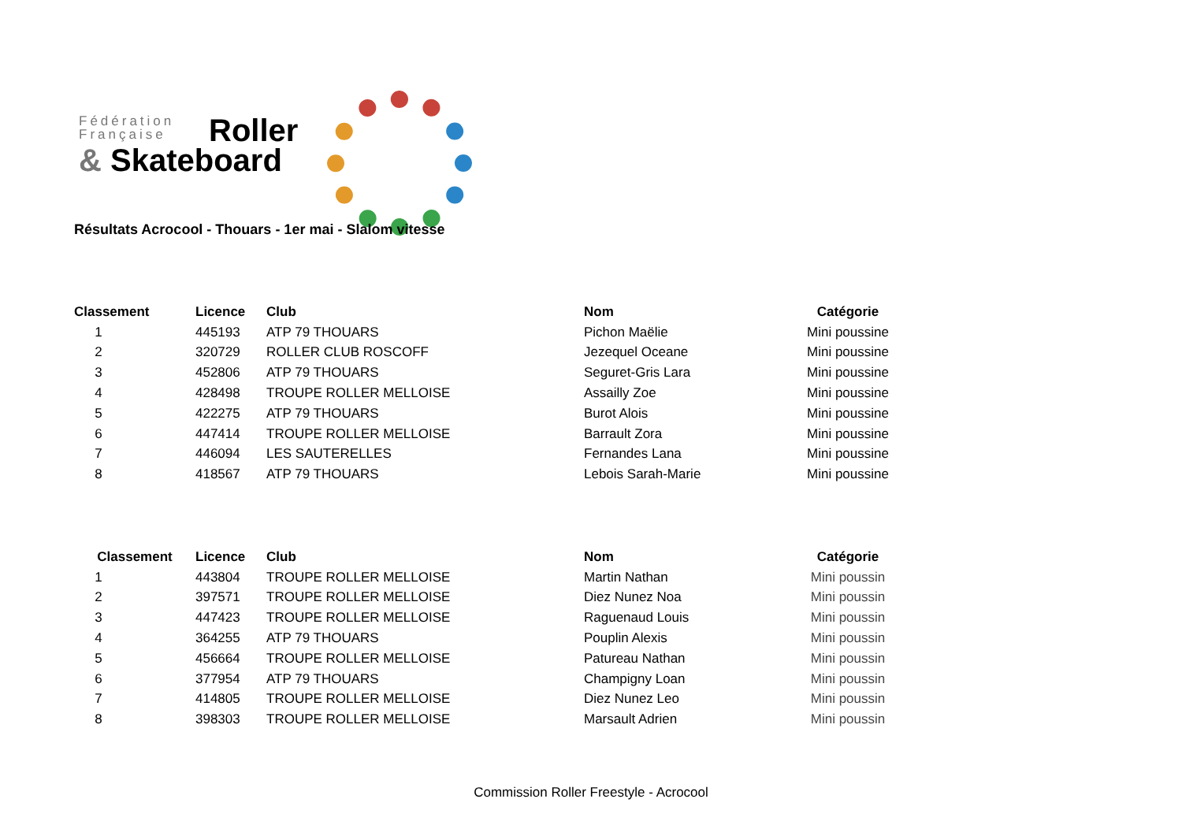Fédération
Française
Roller
& Skateboard
Résultats Acrocool - Thouars - 1er mai - Slalom vitesse
| Classement | Licence | Club | Nom | Catégorie |
| --- | --- | --- | --- | --- |
| 1 | 445193 | ATP 79 THOUARS | Pichon Maëlie | Mini poussine |
| 2 | 320729 | ROLLER CLUB ROSCOFF | Jezequel Oceane | Mini poussine |
| 3 | 452806 | ATP 79 THOUARS | Seguret-Gris Lara | Mini poussine |
| 4 | 428498 | TROUPE ROLLER MELLOISE | Assailly Zoe | Mini poussine |
| 5 | 422275 | ATP 79 THOUARS | Burot Alois | Mini poussine |
| 6 | 447414 | TROUPE ROLLER MELLOISE | Barrault Zora | Mini poussine |
| 7 | 446094 | LES SAUTERELLES | Fernandes Lana | Mini poussine |
| 8 | 418567 | ATP 79 THOUARS | Lebois Sarah-Marie | Mini poussine |
| Classement | Licence | Club | Nom | Catégorie |
| --- | --- | --- | --- | --- |
| 1 | 443804 | TROUPE ROLLER MELLOISE | Martin Nathan | Mini poussin |
| 2 | 397571 | TROUPE ROLLER MELLOISE | Diez Nunez Noa | Mini poussin |
| 3 | 447423 | TROUPE ROLLER MELLOISE | Raguenaud Louis | Mini poussin |
| 4 | 364255 | ATP 79 THOUARS | Pouplin Alexis | Mini poussin |
| 5 | 456664 | TROUPE ROLLER MELLOISE | Patureau Nathan | Mini poussin |
| 6 | 377954 | ATP 79 THOUARS | Champigny Loan | Mini poussin |
| 7 | 414805 | TROUPE ROLLER MELLOISE | Diez Nunez Leo | Mini poussin |
| 8 | 398303 | TROUPE ROLLER MELLOISE | Marsault Adrien | Mini poussin |
Commission Roller Freestyle - Acrocool